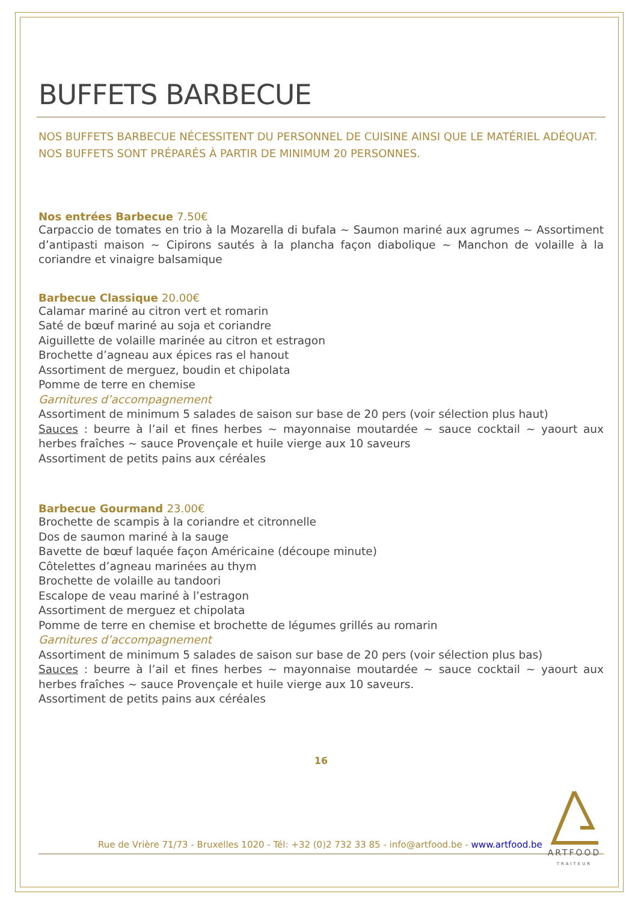BUFFETS BARBECUE
NOS BUFFETS BARBECUE NÉCESSITENT DU PERSONNEL DE CUISINE AINSI QUE LE MATÉRIEL ADÉQUAT. NOS BUFFETS SONT PRÉPARÉS À PARTIR DE MINIMUM 20 PERSONNES.
Nos entrées Barbecue 7.50€
Carpaccio de tomates en trio à la Mozarella di bufala ~ Saumon mariné aux agrumes ~ Assortiment d’antipasti maison ~ Cipirons sautés à la plancha façon diabolique ~ Manchon de volaille à la coriandre et vinaigre balsamique
Barbecue Classique 20.00€
Calamar mariné au citron vert et romarin
Saté de bœuf mariné au soja et coriandre
Aiguillette de volaille marinée au citron et estragon
Brochette d’agneau aux épices ras el hanout
Assortiment de merguez, boudin et chipolata
Pomme de terre en chemise
Garnitures d’accompagnement
Assortiment de minimum 5 salades de saison sur base de 20 pers (voir sélection plus haut)
Sauces : beurre à l’ail et fines herbes ~ mayonnaise moutardée ~ sauce cocktail ~ yaourt aux herbes fraîches ~ sauce Provençale et huile vierge aux 10 saveurs
Assortiment de petits pains aux céréales
Barbecue Gourmand 23.00€
Brochette de scampis à la coriandre et citronnelle
Dos de saumon mariné à la sauge
Bavette de bœuf laquée façon Américaine (découpe minute)
Côtelettes d’agneau marinées au thym
Brochette de volaille au tandoori
Escalope de veau mariné à l’estragon
Assortiment de merguez et chipolata
Pomme de terre en chemise et brochette de légumes grillés au romarin
Garnitures d’accompagnement
Assortiment de minimum 5 salades de saison sur base de 20 pers (voir sélection plus bas)
Sauces : beurre à l’ail et fines herbes ~ mayonnaise moutardée ~ sauce cocktail ~ yaourt aux herbes fraîches ~ sauce Provençale et huile vierge aux 10 saveurs.
Assortiment de petits pains aux céréales
16
Rue de Vrière 71/73 - Bruxelles 1020 - Tél: +32 (0)2 732 33 85 - info@artfood.be - www.artfood.be
ARTFOOD
TRAITEUR